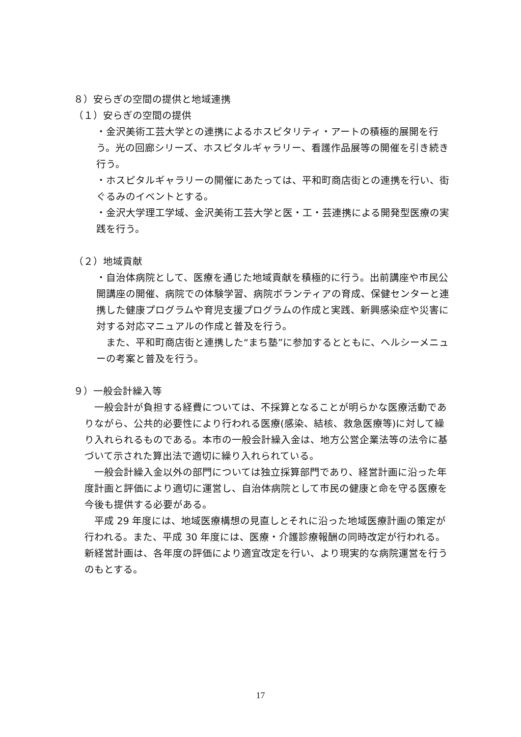８）安らぎの空間の提供と地域連携
（１）安らぎの空間の提供
・金沢美術工芸大学との連携によるホスピタリティ・アートの積極的展開を行う。光の回廊シリーズ、ホスピタルギャラリー、看護作品展等の開催を引き続き行う。
・ホスピタルギャラリーの開催にあたっては、平和町商店街との連携を行い、街ぐるみのイベントとする。
・金沢大学理工学域、金沢美術工芸大学と医・工・芸連携による開発型医療の実践を行う。
（２）地域貢献
・自治体病院として、医療を通じた地域貢献を積極的に行う。出前講座や市民公開講座の開催、病院での体験学習、病院ボランティアの育成、保健センターと連携した健康プログラムや育児支援プログラムの作成と実践、新興感染症や災害に対する対応マニュアルの作成と普及を行う。
　また、平和町商店街と連携した“まち塾”に参加するとともに、ヘルシーメニューの考案と普及を行う。
９）一般会計繰入等
　一般会計が負担する経費については、不採算となることが明らかな医療活動でありながら、公共的必要性により行われる医療(感染、結核、救急医療等)に対して繰り入れられるものである。本市の一般会計繰入金は、地方公営企業法等の法令に基づいて示された算出法で適切に繰り入れられている。
　一般会計繰入金以外の部門については独立採算部門であり、経営計画に沿った年度計画と評価により適切に運営し、自治体病院として市民の健康と命を守る医療を今後も提供する必要がある。
　平成 29 年度には、地域医療構想の見直しとそれに沿った地域医療計画の策定が行われる。また、平成 30 年度には、医療・介護診療報酬の同時改定が行われる。新経営計画は、各年度の評価により適宜改定を行い、より現実的な病院運営を行うのもとする。
17